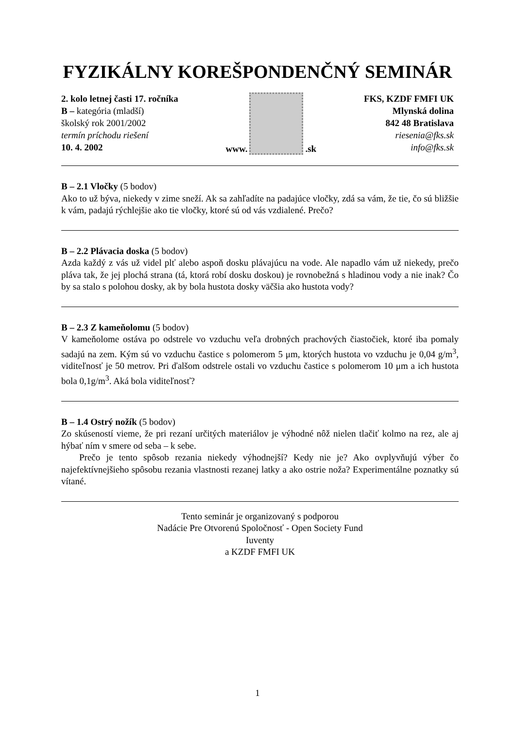FYZIKÁLNY KOREŠPONDENČNÝ SEMINÁR
2. kolo letnej časti 17. ročníka
B – kategória (mladší)
školský rok 2001/2002
termín príchodu riešení
10. 4. 2002
www.
.sk
FKS, KZDF FMFI UK
Mlynská dolina
842 48 Bratislava
riesenia@fks.sk
info@fks.sk
B – 2.1 Vločky (5 bodov)
Ako to už býva, niekedy v zime sneží. Ak sa zahľadíte na padajúce vločky, zdá sa vám, že tie, čo sú bližšie k vám, padajú rýchlejšie ako tie vločky, ktoré sú od vás vzdialené. Prečo?
B – 2.2 Plávacia doska (5 bodov)
Azda každý z vás už videl plť alebo aspoň dosku plávajúcu na vode. Ale napadlo vám už niekedy, prečo pláva tak, že jej plochá strana (tá, ktorá robí dosku doskou) je rovnobežná s hladinou vody a nie inak? Čo by sa stalo s polohou dosky, ak by bola hustota dosky väčšia ako hustota vody?
B – 2.3 Z kameňolomu (5 bodov)
V kameňolome ostáva po odstrele vo vzduchu veľa drobných prachových čiastočiek, ktoré iba pomaly sadajú na zem. Kým sú vo vzduchu častice s polomerom 5 μm, ktorých hustota vo vzduchu je 0,04 g/m<sup>3</sup>, viditeľnosť je 50 metrov. Pri ďalšom odstrele ostali vo vzduchu častice s polomerom 10 μm a ich hustota bola 0,1g/m<sup>3</sup>. Aká bola viditeľnosť?
B – 1.4 Ostrý nožík (5 bodov)
Zo skúseností vieme, že pri rezaní určitých materiálov je výhodné nôž nielen tlačiť kolmo na rez, ale aj hýbať ním v smere od seba – k sebe.
Prečo je tento spôsob rezania niekedy výhodnejší? Kedy nie je? Ako ovplyvňujú výber čo najefektívnejšieho spôsobu rezania vlastnosti rezanej latky a ako ostrie noža? Experimentálne poznatky sú vítané.
Tento seminár je organizovaný s podporou
Nadácie Pre Otvorenú Spoločnosť - Open Society Fund
Iuventy
a KZDF FMFI UK
1